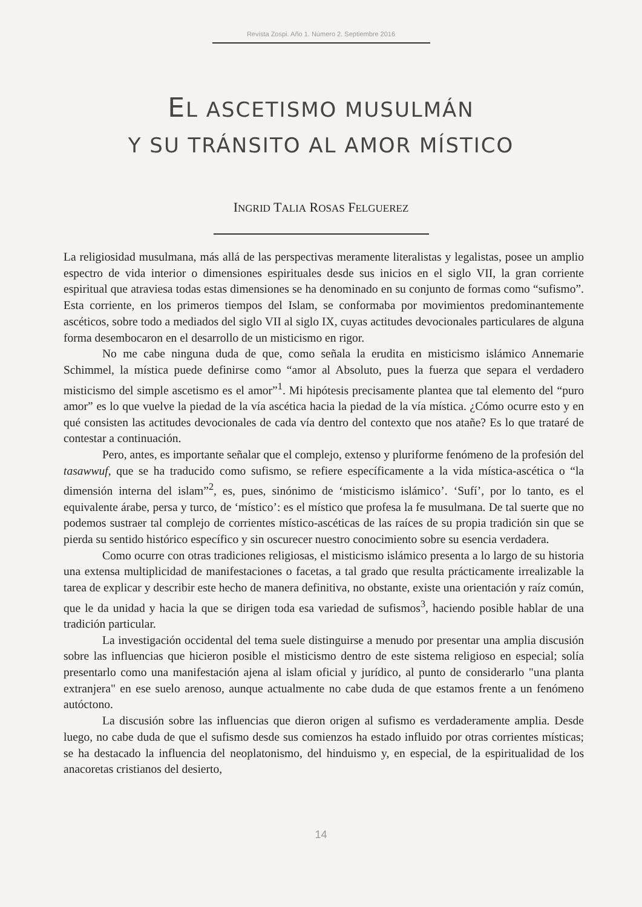Revista Zospi. Año 1. Número 2. Septiembre 2016
EL ASCETISMO MUSULMÁN
Y SU TRÁNSITO AL AMOR MÍSTICO
INGRID TALIA ROSAS FELGUEREZ
La religiosidad musulmana, más allá de las perspectivas meramente literalistas y legalistas, posee un amplio espectro de vida interior o dimensiones espirituales desde sus inicios en el siglo VII, la gran corriente espiritual que atraviesa todas estas dimensiones se ha denominado en su conjunto de formas como “sufismo”. Esta corriente, en los primeros tiempos del Islam, se conformaba por movimientos predominantemente ascéticos, sobre todo a mediados del siglo VII al siglo IX, cuyas actitudes devocionales particulares de alguna forma desembocaron en el desarrollo de un misticismo en rigor.
No me cabe ninguna duda de que, como señala la erudita en misticismo islámico Annemarie Schimmel, la mística puede definirse como “amor al Absoluto, pues la fuerza que separa el verdadero misticismo del simple ascetismo es el amor”<sup>1</sup>. Mi hipótesis precisamente plantea que tal elemento del “puro amor” es lo que vuelve la piedad de la vía ascética hacia la piedad de la vía mística. ¿Cómo ocurre esto y en qué consisten las actitudes devocionales de cada vía dentro del contexto que nos atañe? Es lo que trataré de contestar a continuación.
Pero, antes, es importante señalar que el complejo, extenso y pluriforme fenómeno de la profesión del tasawwuf, que se ha traducido como sufismo, se refiere específicamente a la vida mística-ascética o “la dimensión interna del islam”<sup>2</sup>, es, pues, sinónimo de ‘misticismo islámico’. ‘Sufí’, por lo tanto, es el equivalente árabe, persa y turco, de ‘místico’: es el místico que profesa la fe musulmana. De tal suerte que no podemos sustraer tal complejo de corrientes místico-ascéticas de las raíces de su propia tradición sin que se pierda su sentido histórico específico y sin oscurecer nuestro conocimiento sobre su esencia verdadera.
Como ocurre con otras tradiciones religiosas, el misticismo islámico presenta a lo largo de su historia una extensa multiplicidad de manifestaciones o facetas, a tal grado que resulta prácticamente irrealizable la tarea de explicar y describir este hecho de manera definitiva, no obstante, existe una orientación y raíz común, que le da unidad y hacia la que se dirigen toda esa variedad de sufismos<sup>3</sup>, haciendo posible hablar de una tradición particular.
La investigación occidental del tema suele distinguirse a menudo por presentar una amplia discusión sobre las influencias que hicieron posible el misticismo dentro de este sistema religioso en especial; solía presentarlo como una manifestación ajena al islam oficial y jurídico, al punto de considerarlo "una planta extranjera" en ese suelo arenoso, aunque actualmente no cabe duda de que estamos frente a un fenómeno autóctono.
La discusión sobre las influencias que dieron origen al sufismo es verdaderamente amplia. Desde luego, no cabe duda de que el sufismo desde sus comienzos ha estado influido por otras corrientes místicas; se ha destacado la influencia del neoplatonismo, del hinduismo y, en especial, de la espiritualidad de los anacoretas cristianos del desierto,
14